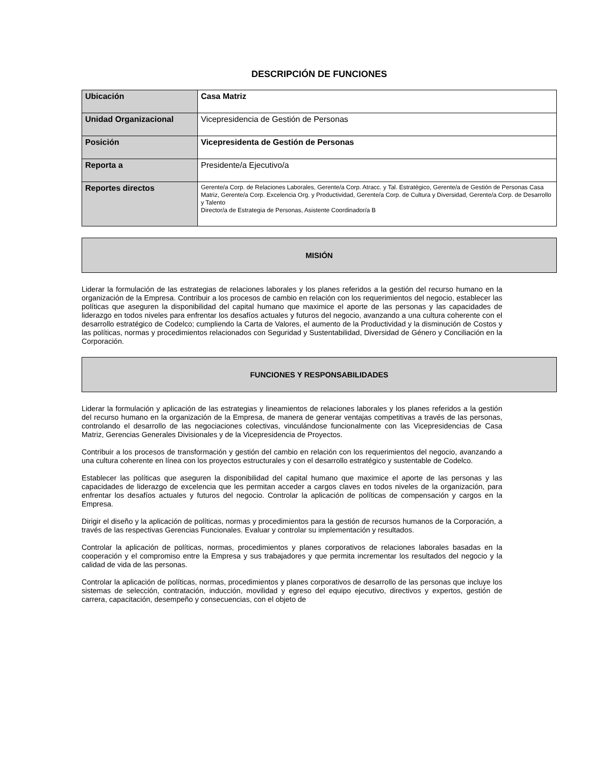DESCRIPCIÓN DE FUNCIONES
| Ubicación | Casa Matriz |
| Unidad Organizacional | Vicepresidencia de Gestión de Personas |
| Posición | Vicepresidenta de Gestión de Personas |
| Reporta a | Presidente/a Ejecutivo/a |
| Reportes directos | Gerente/a Corp. de Relaciones Laborales, Gerente/a Corp. Atracc. y Tal. Estratégico, Gerente/a de Gestión de Personas Casa Matriz, Gerente/a Corp. Excelencia Org. y Productividad, Gerente/a Corp. de Cultura y Diversidad, Gerente/a Corp. de Desarrollo y Talento Director/a de Estrategia de Personas, Asistente Coordinador/a B |
MISIÓN
Liderar la formulación de las estrategias de relaciones laborales y los planes referidos a la gestión del recurso humano en la organización de la Empresa. Contribuir a los procesos de cambio en relación con los requerimientos del negocio, establecer las políticas que aseguren la disponibilidad del capital humano que maximice el aporte de las personas y las capacidades de liderazgo en todos niveles para enfrentar los desafíos actuales y futuros del negocio, avanzando a una cultura coherente con el desarrollo estratégico de Codelco; cumpliendo la Carta de Valores, el aumento de la Productividad y la disminución de Costos y las políticas, normas y procedimientos relacionados con Seguridad y Sustentabilidad, Diversidad de Género y Conciliación en la Corporación.
FUNCIONES Y RESPONSABILIDADES
Liderar la formulación y aplicación de las estrategias y lineamientos de relaciones laborales y los planes referidos a la gestión del recurso humano en la organización de la Empresa, de manera de generar ventajas competitivas a través de las personas, controlando el desarrollo de las negociaciones colectivas, vinculándose funcionalmente con las Vicepresidencias de Casa Matriz, Gerencias Generales Divisionales y de la Vicepresidencia de Proyectos.
Contribuir a los procesos de transformación y gestión del cambio en relación con los requerimientos del negocio, avanzando a una cultura coherente en línea con los proyectos estructurales y con el desarrollo estratégico y sustentable de Codelco.
Establecer las políticas que aseguren la disponibilidad del capital humano que maximice el aporte de las personas y las capacidades de liderazgo de excelencia que les permitan acceder a cargos claves en todos niveles de la organización, para enfrentar los desafíos actuales y futuros del negocio. Controlar la aplicación de políticas de compensación y cargos en la Empresa.
Dirigir el diseño y la aplicación de políticas, normas y procedimientos para la gestión de recursos humanos de la Corporación, a través de las respectivas Gerencias Funcionales. Evaluar y controlar su implementación y resultados.
Controlar la aplicación de políticas, normas, procedimientos y planes corporativos de relaciones laborales basadas en la cooperación y el compromiso entre la Empresa y sus trabajadores y que permita incrementar los resultados del negocio y la calidad de vida de las personas.
Controlar la aplicación de políticas, normas, procedimientos y planes corporativos de desarrollo de las personas que incluye los sistemas de selección, contratación, inducción, movilidad y egreso del equipo ejecutivo, directivos y expertos, gestión de carrera, capacitación, desempeño y consecuencias, con el objeto de